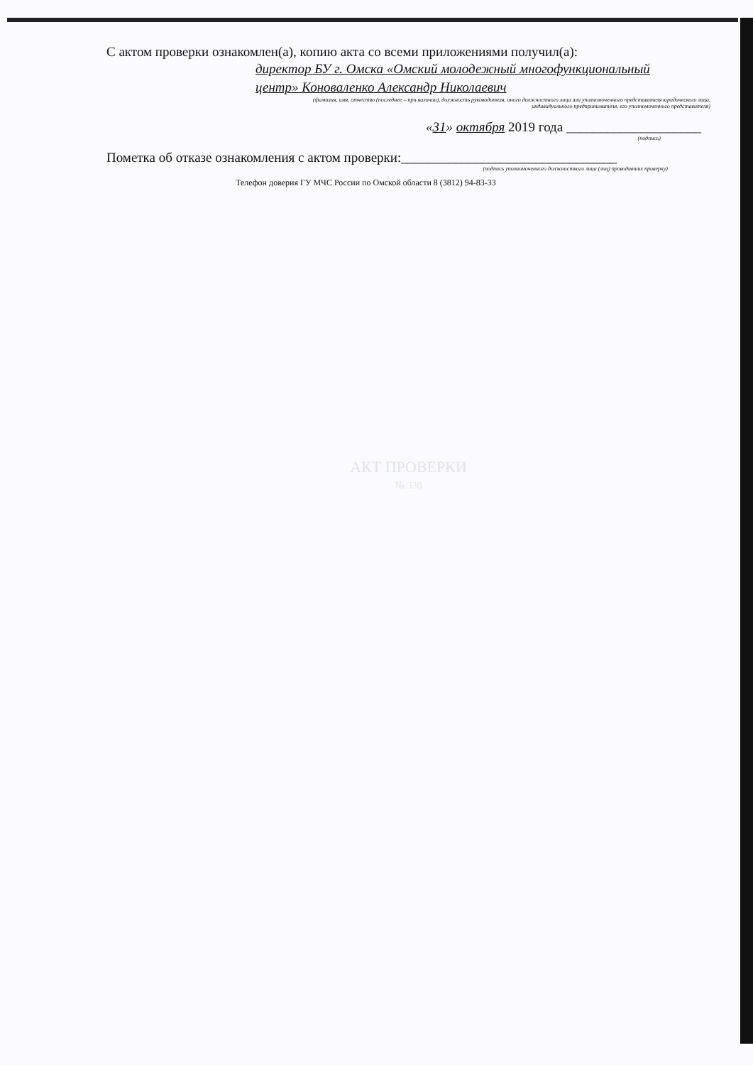С актом проверки ознакомлен(а), копию акта со всеми приложениями получил(а):
директор БУ г. Омска «Омский молодежный многофункциональный
центр» Коноваленко Александр Николаевич
(фамилия, имя, отчество (последнее – при наличии), должность руководителя, иного должностного лица или уполномоченного представителя юридического лица,
индивидуального предпринимателя, его уполномоченного представителя)
«31» октября 2019 года ____________________
(подпись)
Пометка об отказе ознакомления с актом проверки:________________________________
(подпись уполномоченного должностного лица (лиц) проводивших проверку)
Телефон доверия ГУ МЧС России по Омской области 8 (3812) 94-83-33
АКТ ПРОВЕРКИ
№ 330